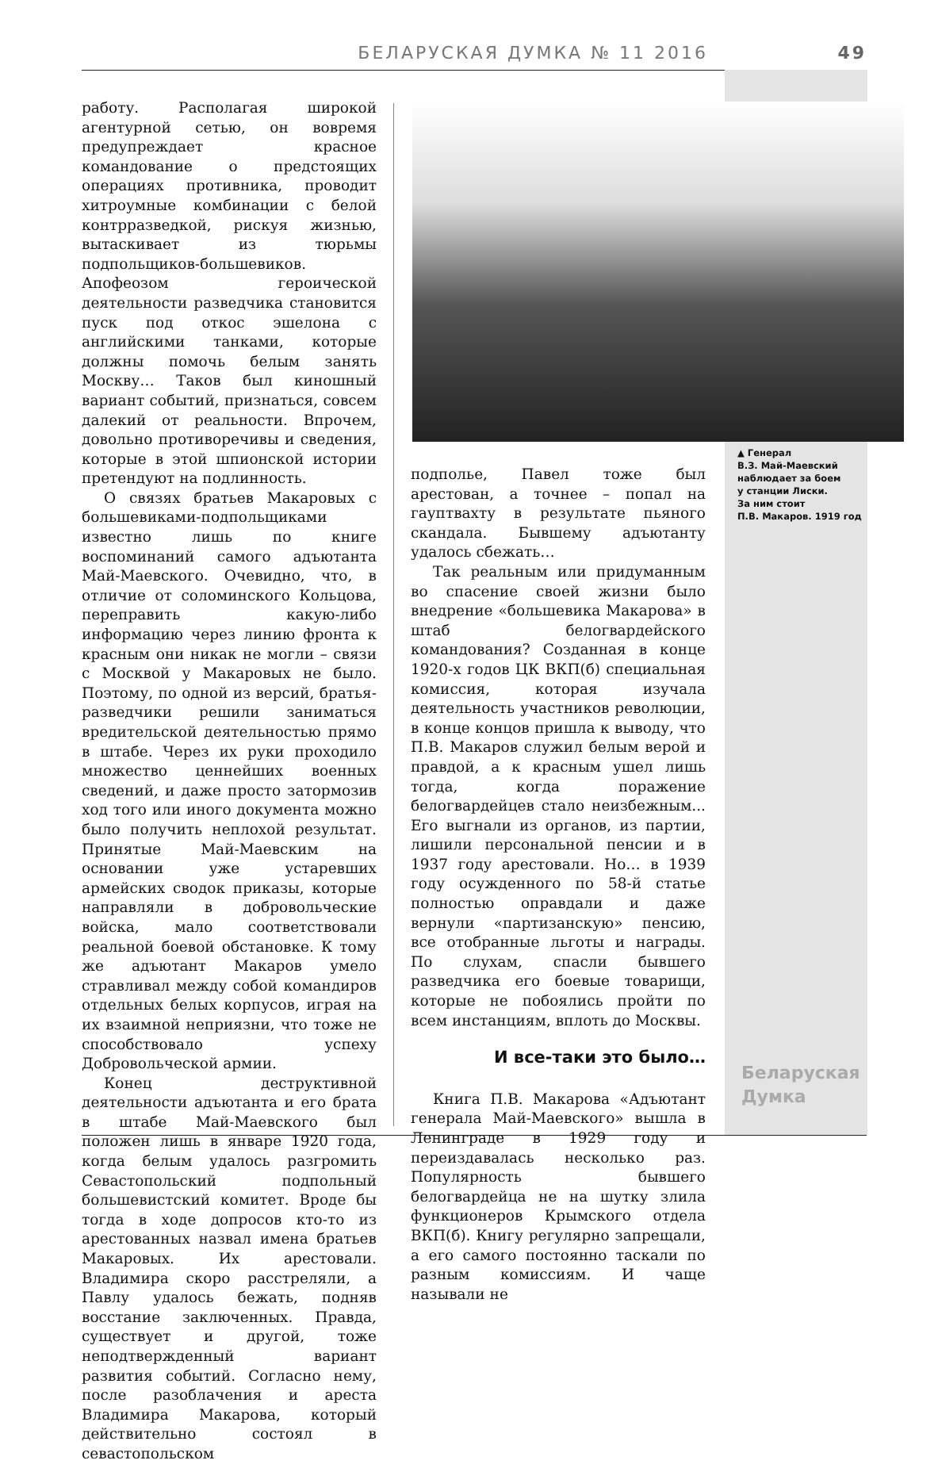БЕЛАРУСКАЯ ДУМКА № 11 2016 49
работу. Располагая широкой агентурной сетью, он вовремя предупреждает красное командование о предстоящих операциях противника, проводит хитроумные комбинации с белой контрразведкой, рискуя жизнью, вытаскивает из тюрьмы подпольщиков-большевиков. Апофеозом героической деятельности разведчика становится пуск под откос эшелона с английскими танками, которые должны помочь белым занять Москву… Таков был киношный вариант событий, признаться, совсем далекий от реальности. Впрочем, довольно противоречивы и сведения, которые в этой шпионской истории претендуют на подлинность.
О связях братьев Макаровых с большевиками-подпольщиками известно лишь по книге воспоминаний самого адъютанта Май-Маевского. Очевидно, что, в отличие от соломинского Кольцова, переправить какую-либо информацию через линию фронта к красным они никак не могли – связи с Москвой у Макаровых не было. Поэтому, по одной из версий, братья-разведчики решили заниматься вредительской деятельностью прямо в штабе. Через их руки проходило множество ценнейших военных сведений, и даже просто затормозив ход того или иного документа можно было получить неплохой результат. Принятые Май-Маевским на основании уже устаревших армейских сводок приказы, которые направляли в добровольческие войска, мало соответствовали реальной боевой обстановке. К тому же адъютант Макаров умело стравливал между собой командиров отдельных белых корпусов, играя на их взаимной неприязни, что тоже не способствовало успеху Добровольческой армии.
Конец деструктивной деятельности адъютанта и его брата в штабе Май-Маевского был положен лишь в январе 1920 года, когда белым удалось разгромить Севастопольский подпольный большевистский комитет. Вроде бы тогда в ходе допросов кто-то из арестованных назвал имена братьев Макаровых. Их арестовали. Владимира скоро расстреляли, а Павлу удалось бежать, подняв восстание заключенных. Правда, существует и другой, тоже неподтвержденный вариант развития событий. Согласно нему, после разоблачения и ареста Владимира Макарова, который действительно состоял в севастопольском
▲ Генерал
В.З. Май-Маевский
наблюдает за боем
у станции Лиски.
За ним стоит
П.В. Макаров. 1919 год
подполье, Павел тоже был арестован, а точнее – попал на гауптвахту в результате пьяного скандала. Бывшему адъютанту удалось сбежать…
Так реальным или придуманным во спасение своей жизни было внедрение «большевика Макарова» в штаб белогвардейского командования? Созданная в конце 1920-х годов ЦК ВКП(б) специальная комиссия, которая изучала деятельность участников революции, в конце концов пришла к выводу, что П.В. Макаров служил белым верой и правдой, а к красным ушел лишь тогда, когда поражение белогвардейцев стало неизбежным... Его выгнали из органов, из партии, лишили персональной пенсии и в 1937 году арестовали. Но… в 1939 году осужденного по 58-й статье полностью оправдали и даже вернули «партизанскую» пенсию, все отобранные льготы и награды. По слухам, спасли бывшего разведчика его боевые товарищи, которые не побоялись пройти по всем инстанциям, вплоть до Москвы.
И все-таки это было…
Книга П.В. Макарова «Адъютант генерала Май-Маевского» вышла в Ленинграде в 1929 году и переиздавалась несколько раз. Популярность бывшего белогвардейца не на шутку злила функционеров Крымского отдела ВКП(б). Книгу регулярно запрещали, а его самого постоянно таскали по разным комиссиям. И чаще называли не
Беларуская
Думка